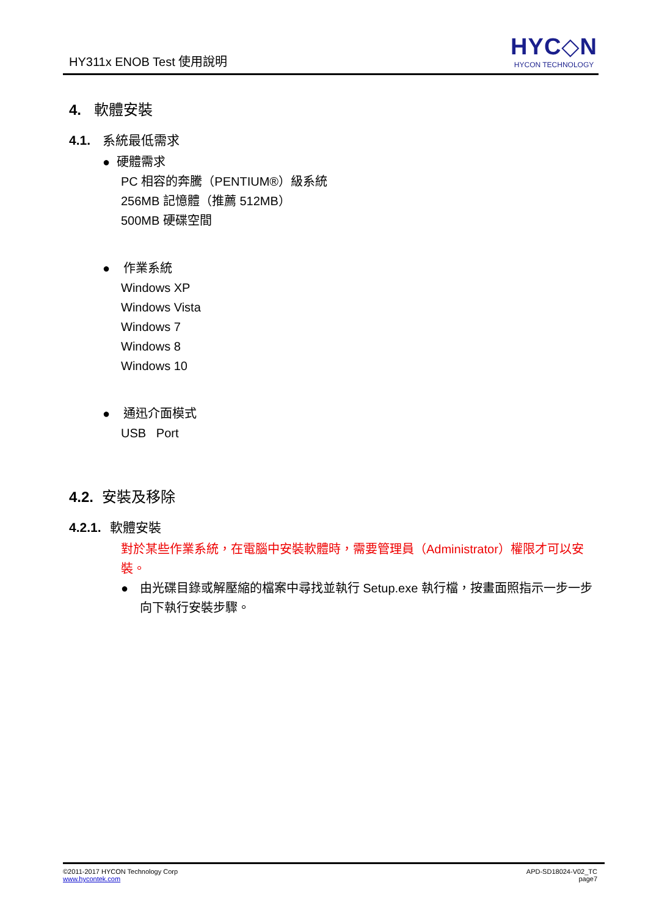HY311x ENOB Test 使用說明
HYC◇N
HYCON TECHNOLOGY
4. 軟體安裝
4.1. 系統最低需求
● 硬體需求
PC 相容的奔騰（PENTIUM®）級系統
256MB 記憶體（推薦 512MB）
500MB 硬碟空間
● 作業系統
Windows XP
Windows Vista
Windows 7
Windows 8
Windows 10
● 通迅介面模式
USB Port
4.2. 安裝及移除
4.2.1. 軟體安裝
對於某些作業系統，在電腦中安裝軟體時，需要管理員（Administrator）權限才可以安裝。
● 由光碟目錄或解壓縮的檔案中尋找並執行 Setup.exe 執行檔，按畫面照指示一步一步向下執行安裝步驟。
©2011-2017 HYCON Technology Corp
www.hycontek.com
APD-SD18024-V02_TC
page7